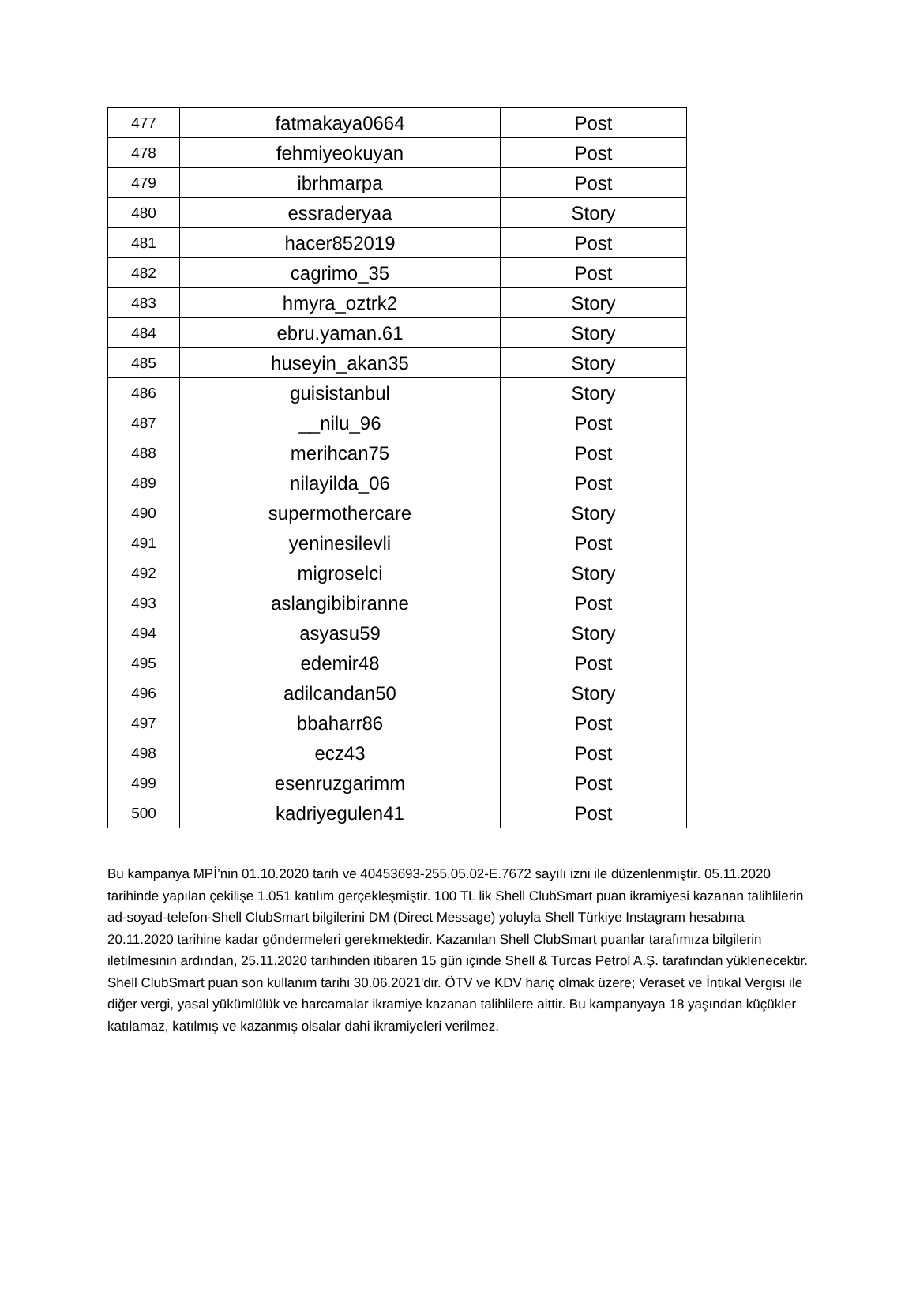| 477 | fatmakaya0664 | Post |
| 478 | fehmiyeokuyan | Post |
| 479 | ibrhmarpa | Post |
| 480 | essraderyaa | Story |
| 481 | hacer852019 | Post |
| 482 | cagrimo_35 | Post |
| 483 | hmyra_oztrk2 | Story |
| 484 | ebru.yaman.61 | Story |
| 485 | huseyin_akan35 | Story |
| 486 | guisistanbul | Story |
| 487 | __nilu_96 | Post |
| 488 | merihcan75 | Post |
| 489 | nilayilda_06 | Post |
| 490 | supermothercare | Story |
| 491 | yeninesilevli | Post |
| 492 | migroselci | Story |
| 493 | aslangibibiranne | Post |
| 494 | asyasu59 | Story |
| 495 | edemir48 | Post |
| 496 | adilcandan50 | Story |
| 497 | bbaharr86 | Post |
| 498 | ecz43 | Post |
| 499 | esenruzgarimm | Post |
| 500 | kadriyegulen41 | Post |
Bu kampanya MPİ’nin 01.10.2020 tarih ve 40453693-255.05.02-E.7672 sayılı izni ile düzenlenmiştir. 05.11.2020 tarihinde yapılan çekilişe 1.051 katılım gerçekleşmiştir. 100 TL lik Shell ClubSmart puan ikramiyesi kazanan talihlilerin ad-soyad-telefon-Shell ClubSmart bilgilerini DM (Direct Message) yoluyla Shell Türkiye Instagram hesabına 20.11.2020 tarihine kadar göndermeleri gerekmektedir. Kazanılan Shell ClubSmart puanlar tarafımıza bilgilerin iletilmesinin ardından, 25.11.2020 tarihinden itibaren 15 gün içinde Shell & Turcas Petrol A.Ş. tarafından yüklenecektir. Shell ClubSmart puan son kullanım tarihi 30.06.2021'dir. ÖTV ve KDV hariç olmak üzere; Veraset ve İntikal Vergisi ile diğer vergi, yasal yükümlülük ve harcamalar ikramiye kazanan talihlilere aittir. Bu kampanyaya 18 yaşından küçükler katılamaz, katılmış ve kazanmış olsalar dahi ikramiyeleri verilmez.